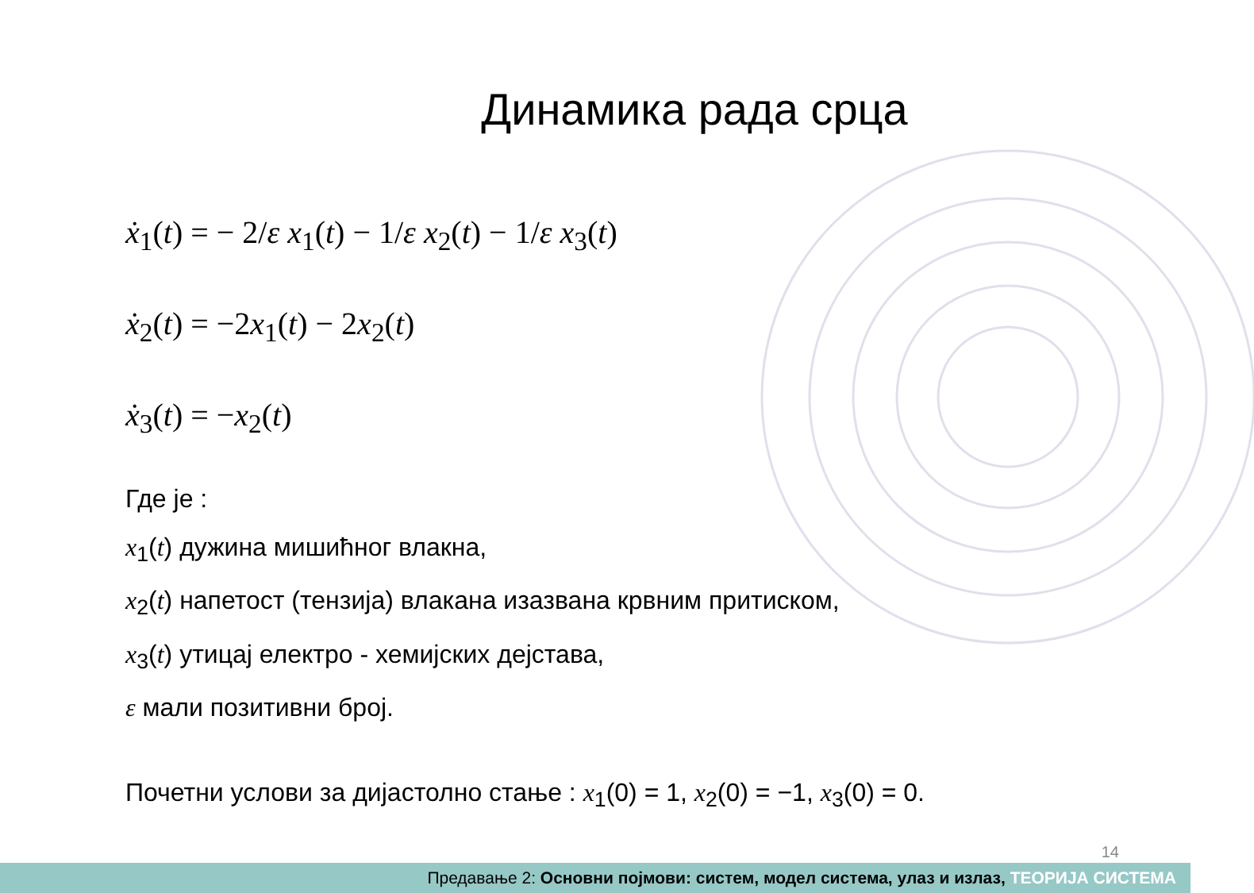Динамика рада срца
ẋ<sub>1</sub>(t) = − 2/ε x<sub>1</sub>(t) − 1/ε x<sub>2</sub>(t) − 1/ε x<sub>3</sub>(t)
ẋ<sub>2</sub>(t) = −2x<sub>1</sub>(t) − 2x<sub>2</sub>(t)
ẋ<sub>3</sub>(t) = −x<sub>2</sub>(t)
Где је :
x<sub>1</sub>(t) дужина мишићног влакна,
x<sub>2</sub>(t) напетост (тензија) влакана изазвана крвним притиском,
x<sub>3</sub>(t) утицај електро - хемијских дејстава,
ε мали позитивни број.
Почетни услови за дијастолно стање : x<sub>1</sub>(0) = 1, x<sub>2</sub>(0) = −1, x<sub>3</sub>(0) = 0.
14
Предавање 2: Основни појмови: систем, модел система, улаз и излаз, ТЕОРИЈА СИСТЕМА